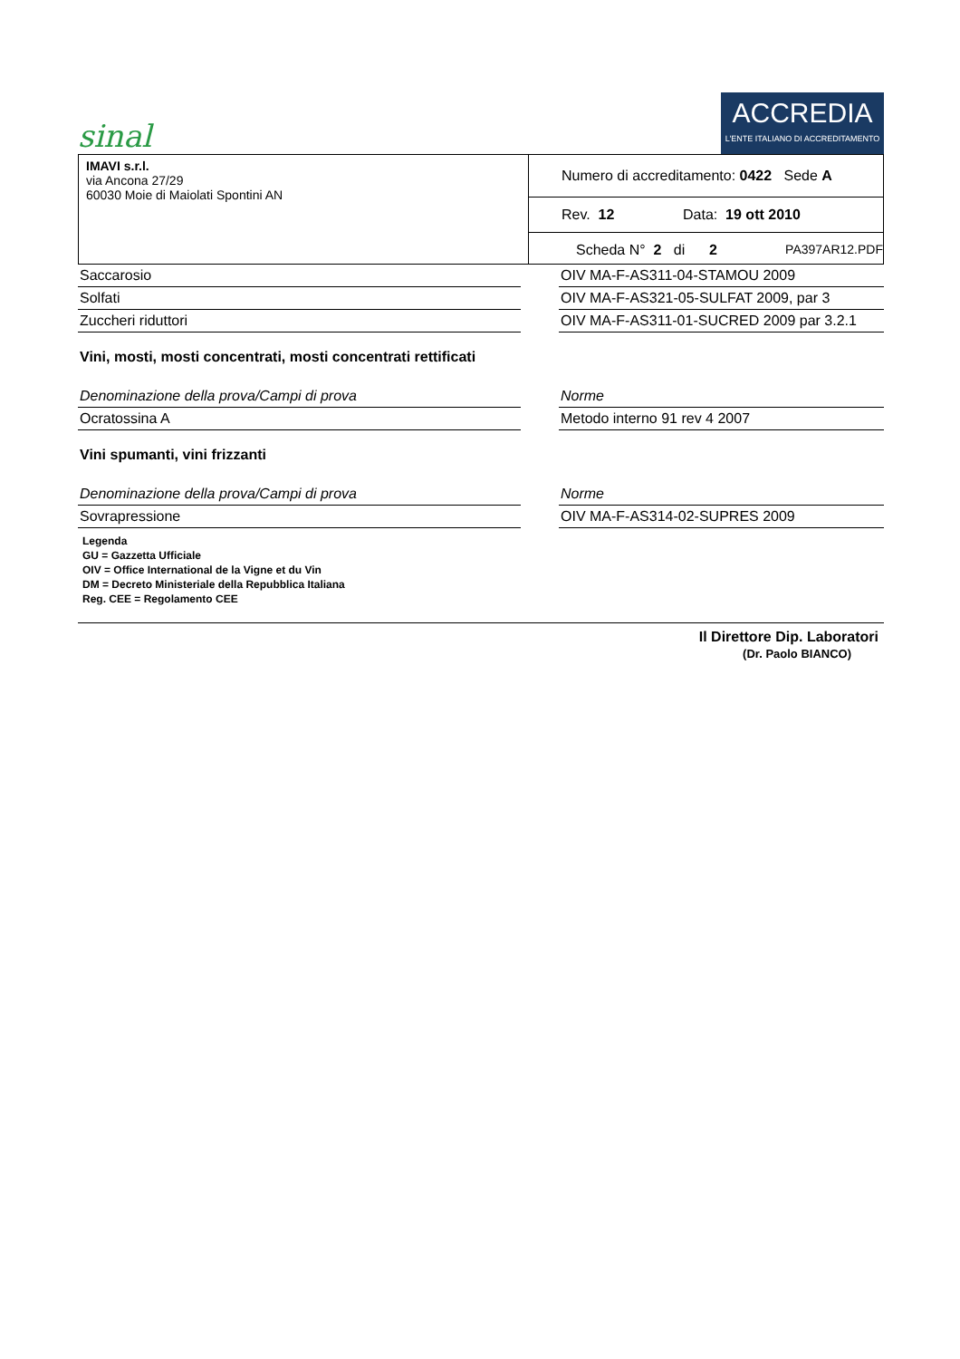sinal
ACCREDIA
L'ENTE ITALIANO DI ACCREDITAMENTO
| IMAVI s.r.l. via Ancona 27/29 60030 Moie di Maiolati Spontini AN | Numero di accreditamento: 0422 Sede A |
| | Rev. 12 Data: 19 ott 2010 |
| | Scheda N° 2 di 2 PA397AR12.PDF |
Saccarosio OIV MA-F-AS311-04-STAMOU 2009
Solfati OIV MA-F-AS321-05-SULFAT 2009, par 3
Zuccheri riduttori OIV MA-F-AS311-01-SUCRED 2009 par 3.2.1
Vini, mosti, mosti concentrati, mosti concentrati rettificati
Denominazione della prova/Campi di prova Norme
Ocratossina A Metodo interno 91 rev 4 2007
Vini spumanti, vini frizzanti
Denominazione della prova/Campi di prova Norme
Sovrapressione OIV MA-F-AS314-02-SUPRES 2009
Legenda
GU = Gazzetta Ufficiale
OIV = Office International de la Vigne et du Vin
DM = Decreto Ministeriale della Repubblica Italiana
Reg. CEE = Regolamento CEE
Il Direttore Dip. Laboratori
(Dr. Paolo BIANCO)